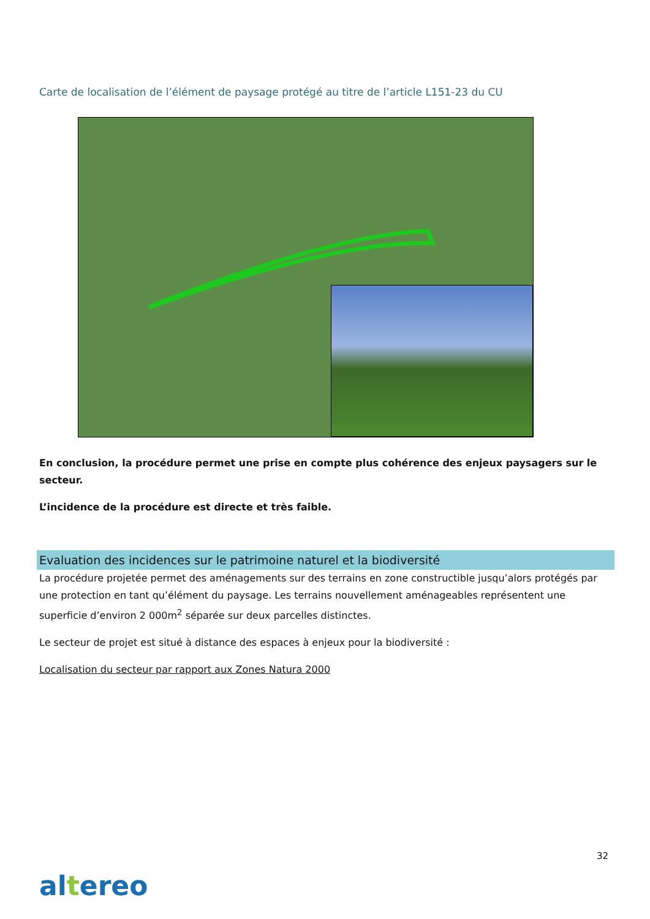Carte de localisation de l’élément de paysage protégé au titre de l’article L151-23 du CU
En conclusion, la procédure permet une prise en compte plus cohérence des enjeux paysagers sur le secteur.
L’incidence de la procédure est directe et très faible.
Evaluation des incidences sur le patrimoine naturel et la biodiversité
La procédure projetée permet des aménagements sur des terrains en zone constructible jusqu’alors protégés par une protection en tant qu’élément du paysage. Les terrains nouvellement aménageables représentent une superficie d’environ 2 000m<sup>2</sup> séparée sur deux parcelles distinctes.
Le secteur de projet est situé à distance des espaces à enjeux pour la biodiversité :
Localisation du secteur par rapport aux Zones Natura 2000
32
altereo